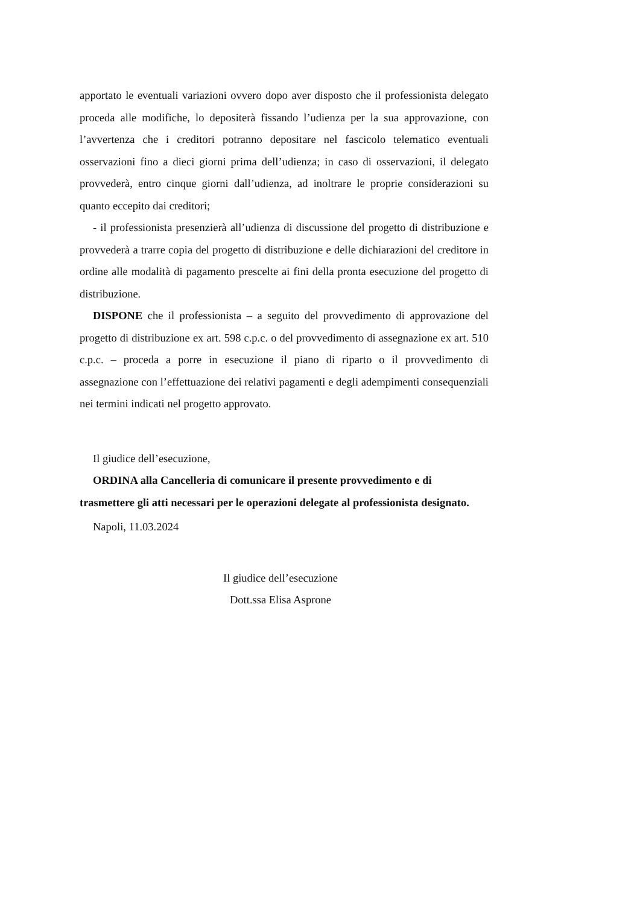apportato le eventuali variazioni ovvero dopo aver disposto che il professionista delegato proceda alle modifiche, lo depositerà fissando l’udienza per la sua approvazione, con l’avvertenza che i creditori potranno depositare nel fascicolo telematico eventuali osservazioni fino a dieci giorni prima dell’udienza; in caso di osservazioni, il delegato provvederà, entro cinque giorni dall’udienza, ad inoltrare le proprie considerazioni su quanto eccepito dai creditori;
- il professionista presenzierà all’udienza di discussione del progetto di distribuzione e provvederà a trarre copia del progetto di distribuzione e delle dichiarazioni del creditore in ordine alle modalità di pagamento prescelte ai fini della pronta esecuzione del progetto di distribuzione.
DISPONE che il professionista – a seguito del provvedimento di approvazione del progetto di distribuzione ex art. 598 c.p.c. o del provvedimento di assegnazione ex art. 510 c.p.c. – proceda a porre in esecuzione il piano di riparto o il provvedimento di assegnazione con l’effettuazione dei relativi pagamenti e degli adempimenti consequenziali nei termini indicati nel progetto approvato.
Il giudice dell’esecuzione,
ORDINA alla Cancelleria di comunicare il presente provvedimento e di trasmettere gli atti necessari per le operazioni delegate al professionista designato.
Napoli, 11.03.2024
Il giudice dell’esecuzione
Dott.ssa Elisa Asprone